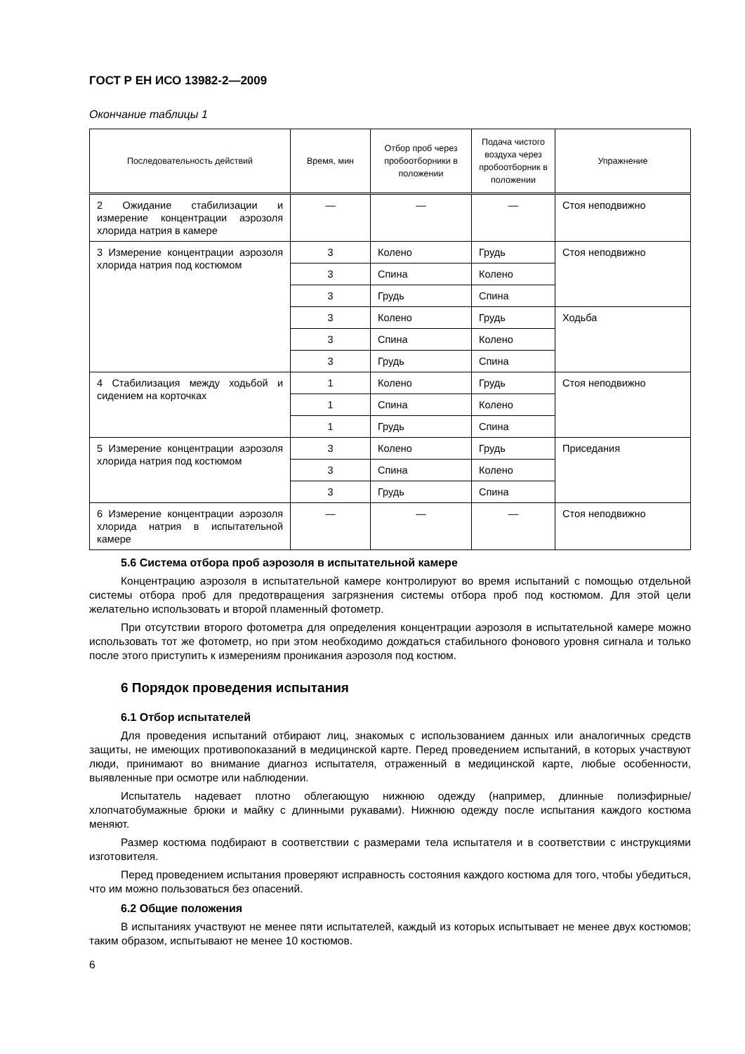ГОСТ Р ЕН ИСО 13982-2—2009
Окончание таблицы 1
| Последовательность действий | Время, мин | Отбор проб через пробоотборники в положении | Подача чистого воздуха через пробоотборник в положении | Упражнение |
| --- | --- | --- | --- | --- |
| 2 Ожидание стабилизации и измерение концентрации аэрозоля хлорида натрия в камере | — | — | — | Стоя неподвижно |
| 3 Измерение концентрации аэрозоля хлорида натрия под костюмом | 3 | Колено | Грудь | Стоя неподвижно |
| | 3 | Спина | Колено | |
| | 3 | Грудь | Спина | |
| | 3 | Колено | Грудь | Ходьба |
| | 3 | Спина | Колено | |
| | 3 | Грудь | Спина | |
| 4 Стабилизация между ходьбой и сидением на корточках | 1 | Колено | Грудь | Стоя неподвижно |
| | 1 | Спина | Колено | |
| | 1 | Грудь | Спина | |
| 5 Измерение концентрации аэрозоля хлорида натрия под костюмом | 3 | Колено | Грудь | Приседания |
| | 3 | Спина | Колено | |
| | 3 | Грудь | Спина | |
| 6 Измерение концентрации аэрозоля хлорида натрия в испытательной камере | — | — | — | Стоя неподвижно |
5.6 Система отбора проб аэрозоля в испытательной камере
Концентрацию аэрозоля в испытательной камере контролируют во время испытаний с помощью отдельной системы отбора проб для предотвращения загрязнения системы отбора проб под костюмом. Для этой цели желательно использовать и второй пламенный фотометр.
При отсутствии второго фотометра для определения концентрации аэрозоля в испытательной камере можно использовать тот же фотометр, но при этом необходимо дождаться стабильного фонового уровня сигнала и только после этого приступить к измерениям проникания аэрозоля под костюм.
6 Порядок проведения испытания
6.1 Отбор испытателей
Для проведения испытаний отбирают лиц, знакомых с использованием данных или аналогичных средств защиты, не имеющих противопоказаний в медицинской карте. Перед проведением испытаний, в которых участвуют люди, принимают во внимание диагноз испытателя, отраженный в медицинской карте, любые особенности, выявленные при осмотре или наблюдении.
Испытатель надевает плотно облегающую нижнюю одежду (например, длинные полиэфирные/хлопчатобумажные брюки и майку с длинными рукавами). Нижнюю одежду после испытания каждого костюма меняют.
Размер костюма подбирают в соответствии с размерами тела испытателя и в соответствии с инструкциями изготовителя.
Перед проведением испытания проверяют исправность состояния каждого костюма для того, чтобы убедиться, что им можно пользоваться без опасений.
6.2 Общие положения
В испытаниях участвуют не менее пяти испытателей, каждый из которых испытывает не менее двух костюмов; таким образом, испытывают не менее 10 костюмов.
6